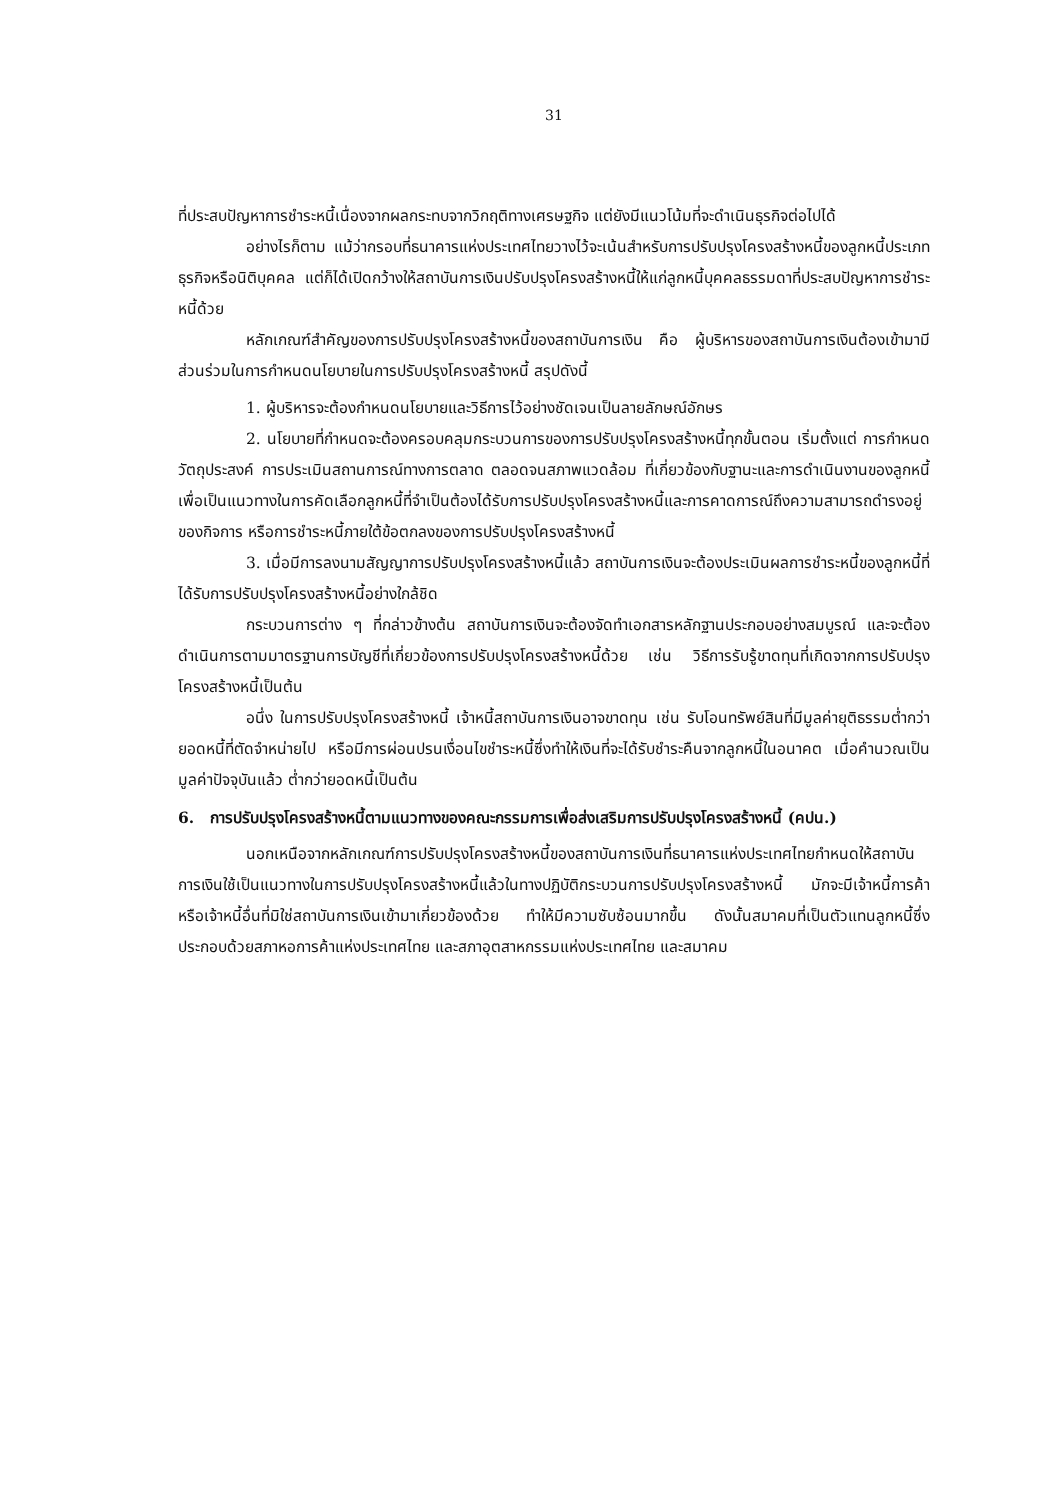31
ที่ประสบปัญหาการชำระหนี้เนื่องจากผลกระทบจากวิกฤติทางเศรษฐกิจ แต่ยังมีแนวโน้มที่จะดำเนินธุรกิจต่อไปได้
อย่างไรก็ตาม แม้ว่ากรอบที่ธนาคารแห่งประเทศไทยวางไว้จะเน้นสำหรับการปรับปรุงโครงสร้างหนี้ของลูกหนี้ประเภทธุรกิจหรือนิติบุคคล แต่ก็ได้เปิดกว้างให้สถาบันการเงินปรับปรุงโครงสร้างหนี้ให้แก่ลูกหนี้บุคคลธรรมดาที่ประสบปัญหาการชำระหนี้ด้วย
หลักเกณฑ์สำคัญของการปรับปรุงโครงสร้างหนี้ของสถาบันการเงิน คือ ผู้บริหารของสถาบันการเงินต้องเข้ามามีส่วนร่วมในการกำหนดนโยบายในการปรับปรุงโครงสร้างหนี้ สรุปดังนี้
1. ผู้บริหารจะต้องกำหนดนโยบายและวิธีการไว้อย่างชัดเจนเป็นลายลักษณ์อักษร
2. นโยบายที่กำหนดจะต้องครอบคลุมกระบวนการของการปรับปรุงโครงสร้างหนี้ทุกขั้นตอน เริ่มตั้งแต่ การกำหนดวัตถุประสงค์ การประเมินสถานการณ์ทางการตลาด ตลอดจนสภาพแวดล้อม ที่เกี่ยวข้องกับฐานะและการดำเนินงานของลูกหนี้ เพื่อเป็นแนวทางในการคัดเลือกลูกหนี้ที่จำเป็นต้องได้รับการปรับปรุงโครงสร้างหนี้และการคาดการณ์ถึงความสามารถดำรงอยู่ของกิจการ หรือการชำระหนี้ภายใต้ข้อตกลงของการปรับปรุงโครงสร้างหนี้
3. เมื่อมีการลงนามสัญญาการปรับปรุงโครงสร้างหนี้แล้ว สถาบันการเงินจะต้องประเมินผลการชำระหนี้ของลูกหนี้ที่ได้รับการปรับปรุงโครงสร้างหนี้อย่างใกล้ชิด
กระบวนการต่าง ๆ ที่กล่าวข้างต้น สถาบันการเงินจะต้องจัดทำเอกสารหลักฐานประกอบอย่างสมบูรณ์ และจะต้องดำเนินการตามมาตรฐานการบัญชีที่เกี่ยวข้องการปรับปรุงโครงสร้างหนี้ด้วย เช่น วิธีการรับรู้ขาดทุนที่เกิดจากการปรับปรุงโครงสร้างหนี้เป็นต้น
อนึ่ง ในการปรับปรุงโครงสร้างหนี้ เจ้าหนี้สถาบันการเงินอาจขาดทุน เช่น รับโอนทรัพย์สินที่มีมูลค่ายุติธรรมต่ำกว่ายอดหนี้ที่ตัดจำหน่ายไป หรือมีการผ่อนปรนเงื่อนไขชำระหนี้ซึ่งทำให้เงินที่จะได้รับชำระคืนจากลูกหนี้ในอนาคต เมื่อคำนวณเป็นมูลค่าปัจจุบันแล้ว ต่ำกว่ายอดหนี้เป็นต้น
6. การปรับปรุงโครงสร้างหนี้ตามแนวทางของคณะกรรมการเพื่อส่งเสริมการปรับปรุงโครงสร้างหนี้ (คปน.)
นอกเหนือจากหลักเกณฑ์การปรับปรุงโครงสร้างหนี้ของสถาบันการเงินที่ธนาคารแห่งประเทศไทยกำหนดให้สถาบันการเงินใช้เป็นแนวทางในการปรับปรุงโครงสร้างหนี้แล้วในทางปฏิบัติกระบวนการปรับปรุงโครงสร้างหนี้ มักจะมีเจ้าหนี้การค้าหรือเจ้าหนี้อื่นที่มิใช่สถาบันการเงินเข้ามาเกี่ยวข้องด้วย ทำให้มีความซับซ้อนมากขึ้น ดังนั้นสมาคมที่เป็นตัวแทนลูกหนี้ซึ่งประกอบด้วยสภาหอการค้าแห่งประเทศไทย และสภาอุตสาหกรรมแห่งประเทศไทย และสมาคม